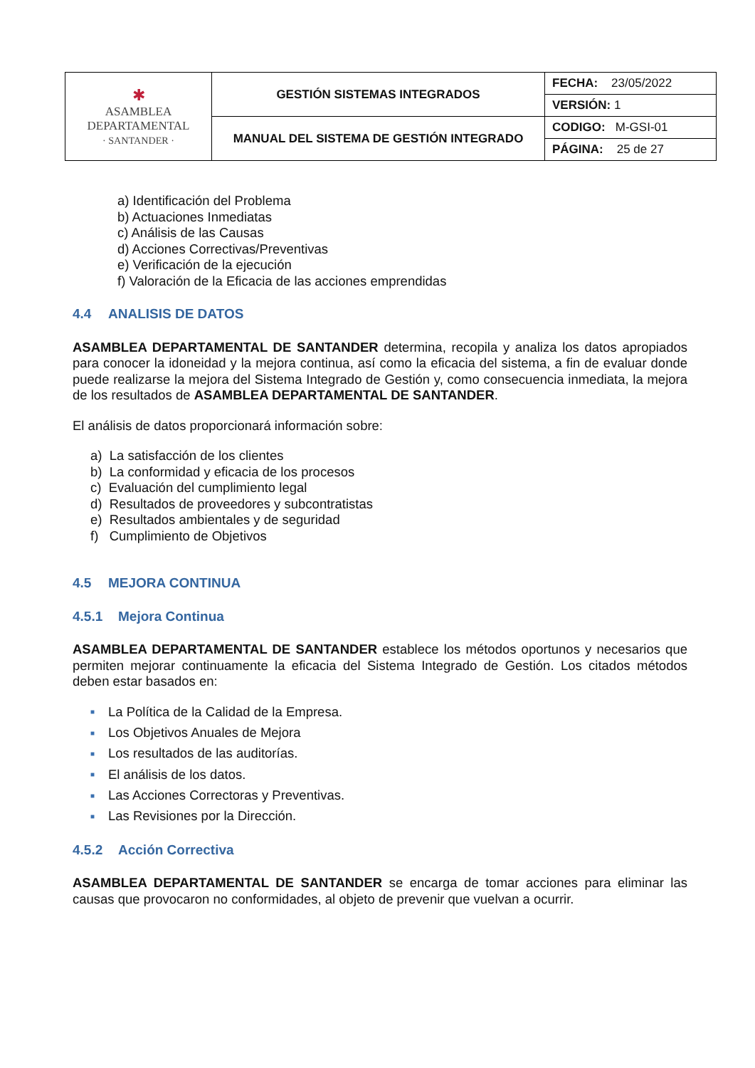| ✱ ASAMBLEA DEPARTAMENTAL · SANTANDER · | GESTIÓN SISTEMAS INTEGRADOS | FECHA: 23/05/2022 |
| | | VERSIÓN: 1 |
| | MANUAL DEL SISTEMA DE GESTIÓN INTEGRADO | CODIGO: M-GSI-01 |
| | | PÁGINA: 25 de 27 |
a) Identificación del Problema
b) Actuaciones Inmediatas
c) Análisis de las Causas
d) Acciones Correctivas/Preventivas
e) Verificación de la ejecución
f) Valoración de la Eficacia de las acciones emprendidas
4.4 ANALISIS DE DATOS
ASAMBLEA DEPARTAMENTAL DE SANTANDER determina, recopila y analiza los datos apropiados para conocer la idoneidad y la mejora continua, así como la eficacia del sistema, a fin de evaluar donde puede realizarse la mejora del Sistema Integrado de Gestión y, como consecuencia inmediata, la mejora de los resultados de ASAMBLEA DEPARTAMENTAL DE SANTANDER.
El análisis de datos proporcionará información sobre:
a) La satisfacción de los clientes
b) La conformidad y eficacia de los procesos
c) Evaluación del cumplimiento legal
d) Resultados de proveedores y subcontratistas
e) Resultados ambientales y de seguridad
f) Cumplimiento de Objetivos
4.5 MEJORA CONTINUA
4.5.1 Mejora Continua
ASAMBLEA DEPARTAMENTAL DE SANTANDER establece los métodos oportunos y necesarios que permiten mejorar continuamente la eficacia del Sistema Integrado de Gestión. Los citados métodos deben estar basados en:
■ La Política de la Calidad de la Empresa.
■ Los Objetivos Anuales de Mejora
■ Los resultados de las auditorías.
■ El análisis de los datos.
■ Las Acciones Correctoras y Preventivas.
■ Las Revisiones por la Dirección.
4.5.2 Acción Correctiva
ASAMBLEA DEPARTAMENTAL DE SANTANDER se encarga de tomar acciones para eliminar las causas que provocaron no conformidades, al objeto de prevenir que vuelvan a ocurrir.